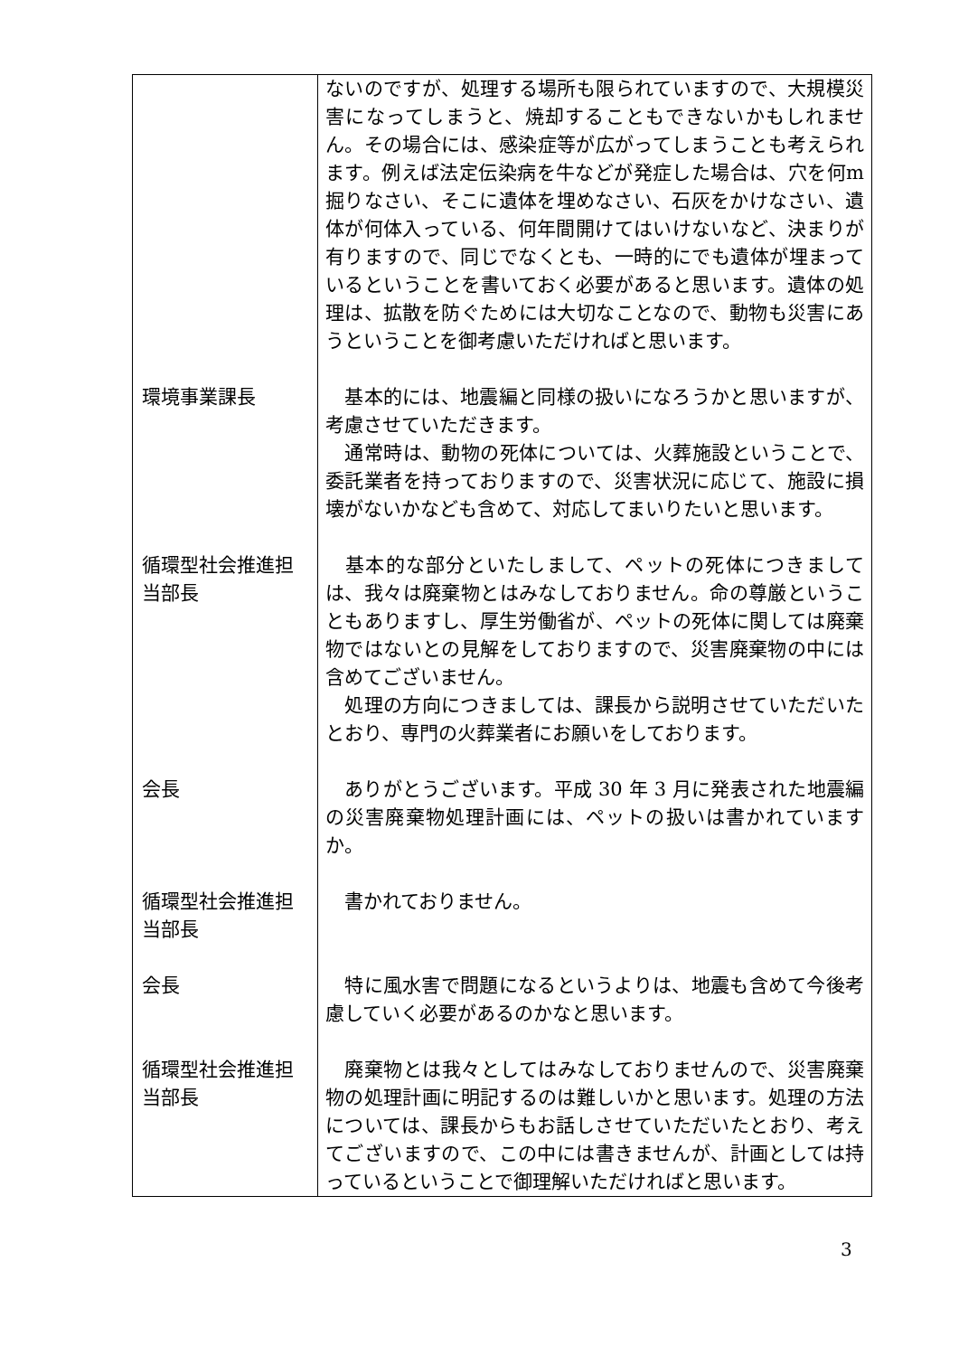| | ないのですが、処理する場所も限られていますので、大規模災害になってしまうと、焼却することもできないかもしれません。その場合には、感染症等が広がってしまうことも考えられます。例えば法定伝染病を牛などが発症した場合は、穴を何m掘りなさい、そこに遺体を埋めなさい、石灰をかけなさい、遺体が何体入っている、何年間開けてはいけないなど、決まりが有りますので、同じでなくとも、一時的にでも遺体が埋まっているということを書いておく必要があると思います。遺体の処理は、拡散を防ぐためには大切なことなので、動物も災害にあうということを御考慮いただければと思います。 |
| 環境事業課長 | 基本的には、地震編と同様の扱いになろうかと思いますが、考慮させていただきます。 通常時は、動物の死体については、火葬施設ということで、委託業者を持っておりますので、災害状況に応じて、施設に損壊がないかなども含めて、対応してまいりたいと思います。 |
| 循環型社会推進担当部長 | 基本的な部分といたしまして、ペットの死体につきましては、我々は廃棄物とはみなしておりません。命の尊厳ということもありますし、厚生労働省が、ペットの死体に関しては廃棄物ではないとの見解をしておりますので、災害廃棄物の中には含めてございません。 処理の方向につきましては、課長から説明させていただいたとおり、専門の火葬業者にお願いをしております。 |
| 会長 | ありがとうございます。平成 30 年 3 月に発表された地震編の災害廃棄物処理計画には、ペットの扱いは書かれていますか。 |
| 循環型社会推進担当部長 | 書かれておりません。 |
| 会長 | 特に風水害で問題になるというよりは、地震も含めて今後考慮していく必要があるのかなと思います。 |
| 循環型社会推進担当部長 | 廃棄物とは我々としてはみなしておりませんので、災害廃棄物の処理計画に明記するのは難しいかと思います。処理の方法については、課長からもお話しさせていただいたとおり、考えてございますので、この中には書きませんが、計画としては持っているということで御理解いただければと思います。 |
3